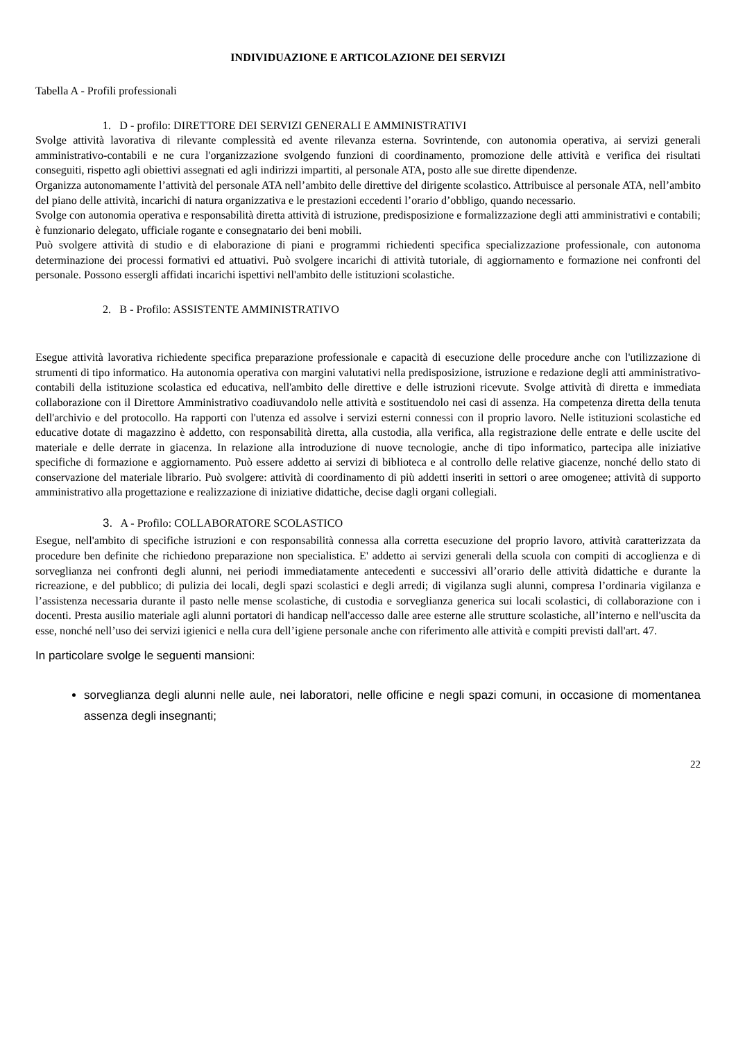INDIVIDUAZIONE E ARTICOLAZIONE DEI SERVIZI
Tabella A - Profili professionali
1. D - profilo: DIRETTORE DEI SERVIZI GENERALI E AMMINISTRATIVI
Svolge attività lavorativa di rilevante complessità ed avente rilevanza esterna. Sovrintende, con autonomia operativa, ai servizi generali amministrativo-contabili e ne cura l'organizzazione svolgendo funzioni di coordinamento, promozione delle attività e verifica dei risultati conseguiti, rispetto agli obiettivi assegnati ed agli indirizzi impartiti, al personale ATA, posto alle sue dirette dipendenze.
Organizza autonomamente l’attività del personale ATA nell’ambito delle direttive del dirigente scolastico. Attribuisce al personale ATA, nell’ambito del piano delle attività, incarichi di natura organizzativa e le prestazioni eccedenti l’orario d’obbligo, quando necessario.
Svolge con autonomia operativa e responsabilità diretta attività di istruzione, predisposizione e formalizzazione degli atti amministrativi e contabili; è funzionario delegato, ufficiale rogante e consegnatario dei beni mobili.
Può svolgere attività di studio e di elaborazione di piani e programmi richiedenti specifica specializzazione professionale, con autonoma determinazione dei processi formativi ed attuativi. Può svolgere incarichi di attività tutoriale, di aggiornamento e formazione nei confronti del personale. Possono essergli affidati incarichi ispettivi nell'ambito delle istituzioni scolastiche.
2. B - Profilo: ASSISTENTE AMMINISTRATIVO
Esegue attività lavorativa richiedente specifica preparazione professionale e capacità di esecuzione delle procedure anche con l'utilizzazione di strumenti di tipo informatico. Ha autonomia operativa con margini valutativi nella predisposizione, istruzione e redazione degli atti amministrativo-contabili della istituzione scolastica ed educativa, nell'ambito delle direttive e delle istruzioni ricevute. Svolge attività di diretta e immediata collaborazione con il Direttore Amministrativo coadiuvandolo nelle attività e sostituendolo nei casi di assenza. Ha competenza diretta della tenuta dell'archivio e del protocollo. Ha rapporti con l'utenza ed assolve i servizi esterni connessi con il proprio lavoro. Nelle istituzioni scolastiche ed educative dotate di magazzino è addetto, con responsabilità diretta, alla custodia, alla verifica, alla registrazione delle entrate e delle uscite del materiale e delle derrate in giacenza. In relazione alla introduzione di nuove tecnologie, anche di tipo informatico, partecipa alle iniziative specifiche di formazione e aggiornamento. Può essere addetto ai servizi di biblioteca e al controllo delle relative giacenze, nonché dello stato di conservazione del materiale librario. Può svolgere: attività di coordinamento di più addetti inseriti in settori o aree omogenee; attività di supporto amministrativo alla progettazione e realizzazione di iniziative didattiche, decise dagli organi collegiali.
3. A - Profilo: COLLABORATORE SCOLASTICO
Esegue, nell'ambito di specifiche istruzioni e con responsabilità connessa alla corretta esecuzione del proprio lavoro, attività caratterizzata da procedure ben definite che richiedono preparazione non specialistica. E' addetto ai servizi generali della scuola con compiti di accoglienza e di sorveglianza nei confronti degli alunni, nei periodi immediatamente antecedenti e successivi all’orario delle attività didattiche e durante la ricreazione, e del pubblico; di pulizia dei locali, degli spazi scolastici e degli arredi; di vigilanza sugli alunni, compresa l’ordinaria vigilanza e l’assistenza necessaria durante il pasto nelle mense scolastiche, di custodia e sorveglianza generica sui locali scolastici, di collaborazione con i docenti. Presta ausilio materiale agli alunni portatori di handicap nell'accesso dalle aree esterne alle strutture scolastiche, all’interno e nell'uscita da esse, nonché nell’uso dei servizi igienici e nella cura dell’igiene personale anche con riferimento alle attività e compiti previsti dall'art. 47.
In particolare svolge le seguenti mansioni:
sorveglianza degli alunni nelle aule, nei laboratori, nelle officine e negli spazi comuni, in occasione di momentanea assenza degli insegnanti;
22